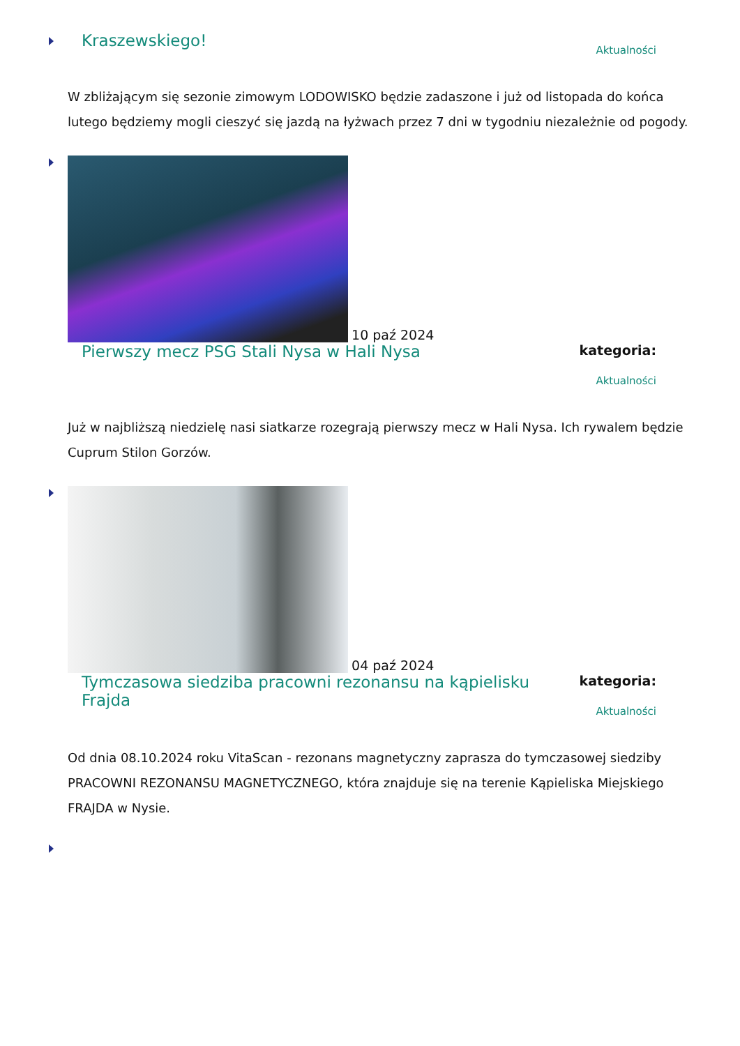Kraszewskiego!
Aktualności
W zbliżającym się sezonie zimowym LODOWISKO będzie zadaszone i już od listopada do końca lutego będziemy mogli cieszyć się jazdą na łyżwach przez 7 dni w tygodniu niezależnie od pogody.
10 paź 2024
Pierwszy mecz PSG Stali Nysa w Hali Nysa
kategoria:
Aktualności
Już w najbliższą niedzielę nasi siatkarze rozegrają pierwszy mecz w Hali Nysa. Ich rywalem będzie Cuprum Stilon Gorzów.
04 paź 2024
Tymczasowa siedziba pracowni rezonansu na kąpielisku Frajda
kategoria:
Aktualności
Od dnia 08.10.2024 roku VitaScan - rezonans magnetyczny zaprasza do tymczasowej siedziby PRACOWNI REZONANSU MAGNETYCZNEGO, która znajduje się na terenie Kąpieliska Miejskiego FRAJDA w Nysie.